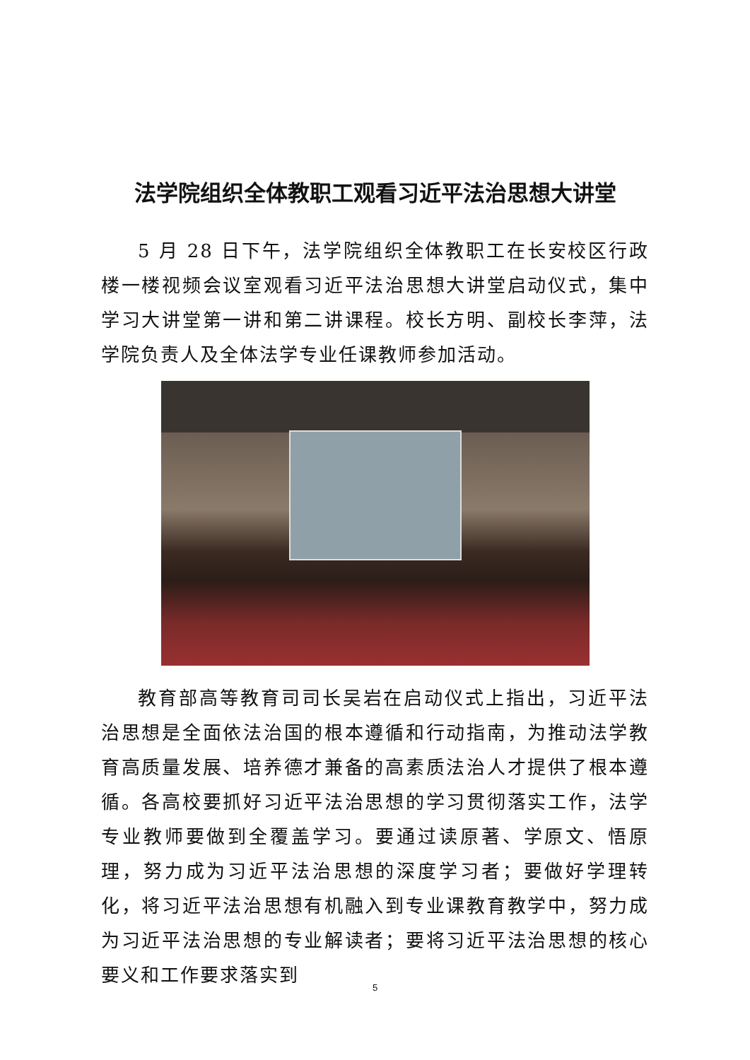法学院组织全体教职工观看习近平法治思想大讲堂
5 月 28 日下午，法学院组织全体教职工在长安校区行政楼一楼视频会议室观看习近平法治思想大讲堂启动仪式，集中学习大讲堂第一讲和第二讲课程。校长方明、副校长李萍，法学院负责人及全体法学专业任课教师参加活动。
教育部高等教育司司长吴岩在启动仪式上指出，习近平法治思想是全面依法治国的根本遵循和行动指南，为推动法学教育高质量发展、培养德才兼备的高素质法治人才提供了根本遵循。各高校要抓好习近平法治思想的学习贯彻落实工作，法学专业教师要做到全覆盖学习。要通过读原著、学原文、悟原理，努力成为习近平法治思想的深度学习者；要做好学理转化，将习近平法治思想有机融入到专业课教育教学中，努力成为习近平法治思想的专业解读者；要将习近平法治思想的核心要义和工作要求落实到
5